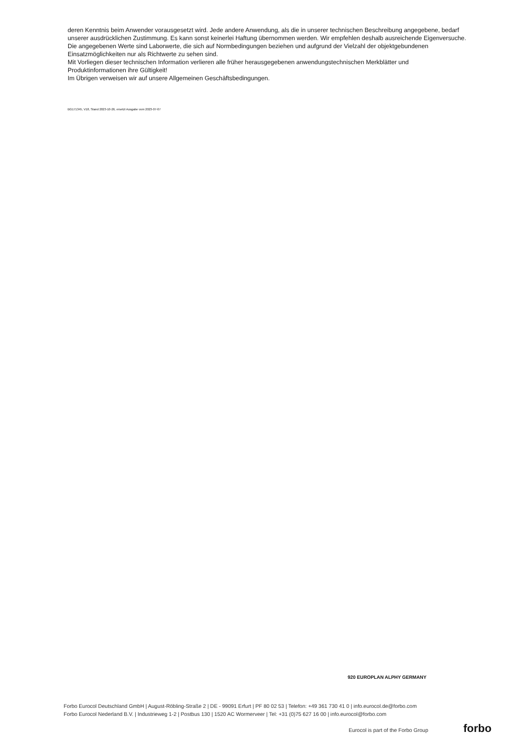deren Kenntnis beim Anwender vorausgesetzt wird. Jede andere Anwendung, als die in unserer technischen Beschreibung angegebene, bedarf unserer ausdrücklichen Zustimmung. Es kann sonst keinerlei Haftung übernommen werden. Wir empfehlen deshalb ausreichende Eigenversuche.
Die angegebenen Werte sind Laborwerte, die sich auf Normbedingungen beziehen und aufgrund der Vielzahl der objektgebundenen Einsatzmöglichkeiten nur als Richtwerte zu sehen sind.
Mit Vorliegen dieser technischen Information verlieren alle früher herausgegebenen anwendungstechnischen Merkblätter und Produktinformationen ihre Gültigkeit!
Im Übrigen verweisen wir auf unsere Allgemeinen Geschäftsbedingungen.
BG171345, V18, Stand 2023-10-26, ersetzt Ausgabe vom 2023-07-07
920 EUROPLAN ALPHY GERMANY
Forbo Eurocol Deutschland GmbH | August-Röbling-Straße 2 | DE - 99091 Erfurt | PF 80 02 53 | Telefon: +49 361 730 41 0 | info.eurocol.de@forbo.com
Forbo Eurocol Nederland B.V. | Industrieweg 1-2 | Postbus 130 | 1520 AC Wormerveer | Tel: +31 (0)75 627 16 00 | info.eurocol@forbo.com
Eurocol is part of the Forbo Group
forbo